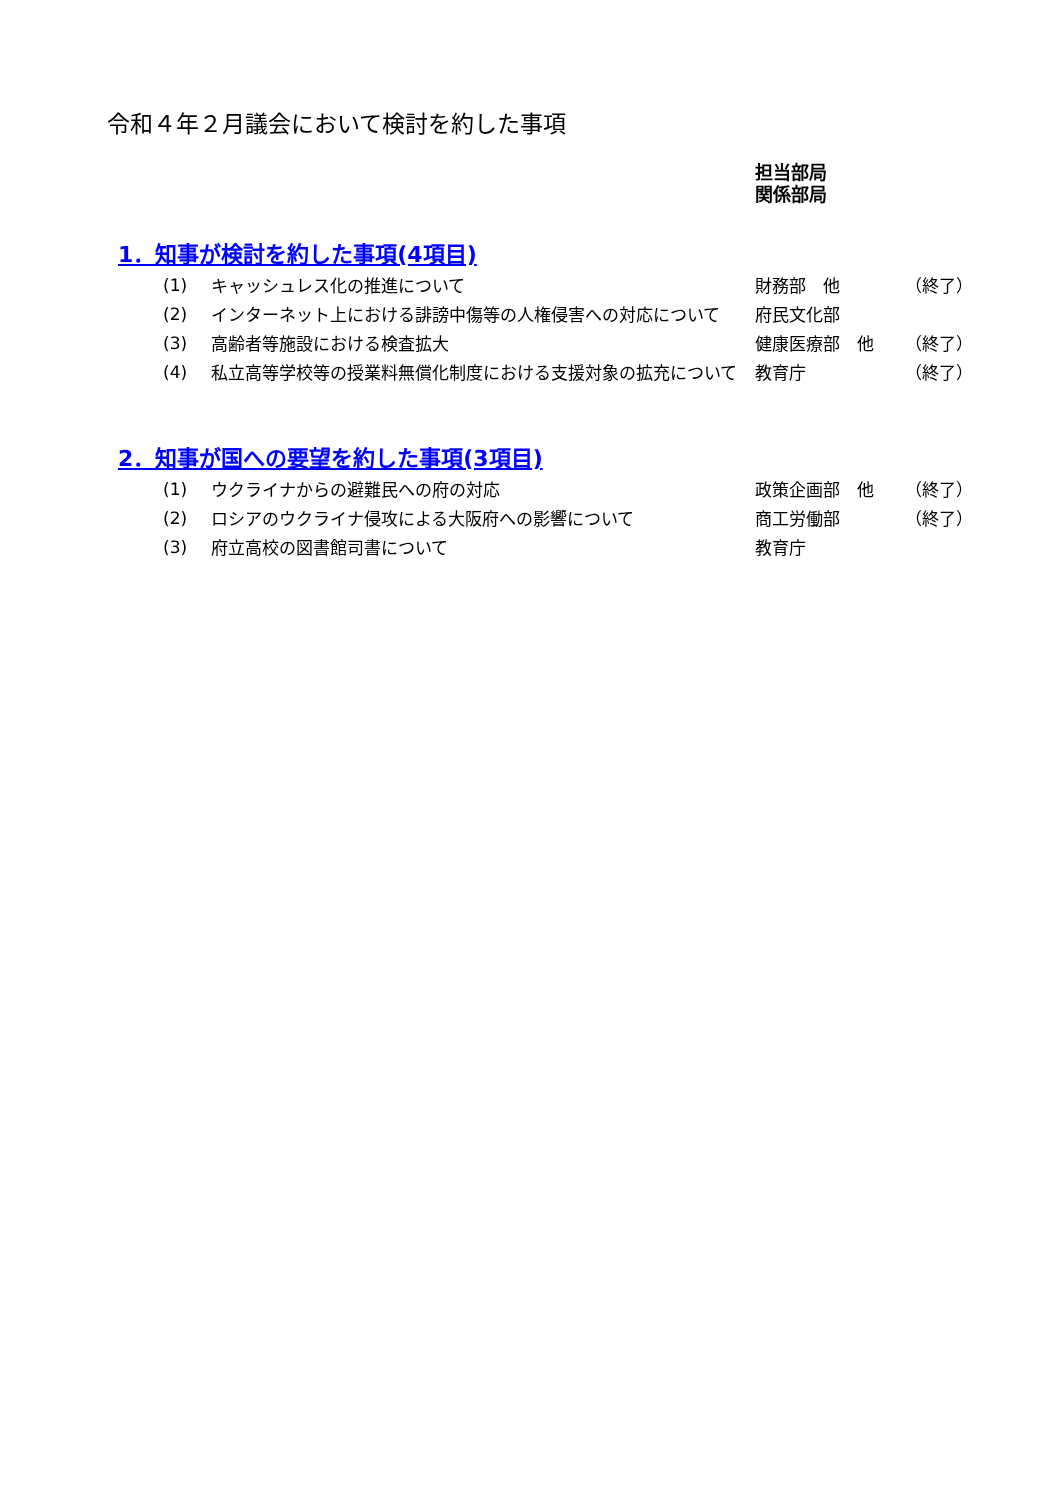令和４年２月議会において検討を約した事項
担当部局
関係部局
1．知事が検討を約した事項(4項目)
| (1) | キャッシュレス化の推進について | 財務部 他 | （終了） |
| (2) | インターネット上における誹謗中傷等の人権侵害への対応について | 府民文化部 | |
| (3) | 高齢者等施設における検査拡大 | 健康医療部 他 | （終了） |
| (4) | 私立高等学校等の授業料無償化制度における支援対象の拡充について | 教育庁 | （終了） |
2．知事が国への要望を約した事項(3項目)
| (1) | ウクライナからの避難民への府の対応 | 政策企画部 他 | （終了） |
| (2) | ロシアのウクライナ侵攻による大阪府への影響について | 商工労働部 | （終了） |
| (3) | 府立高校の図書館司書について | 教育庁 | |